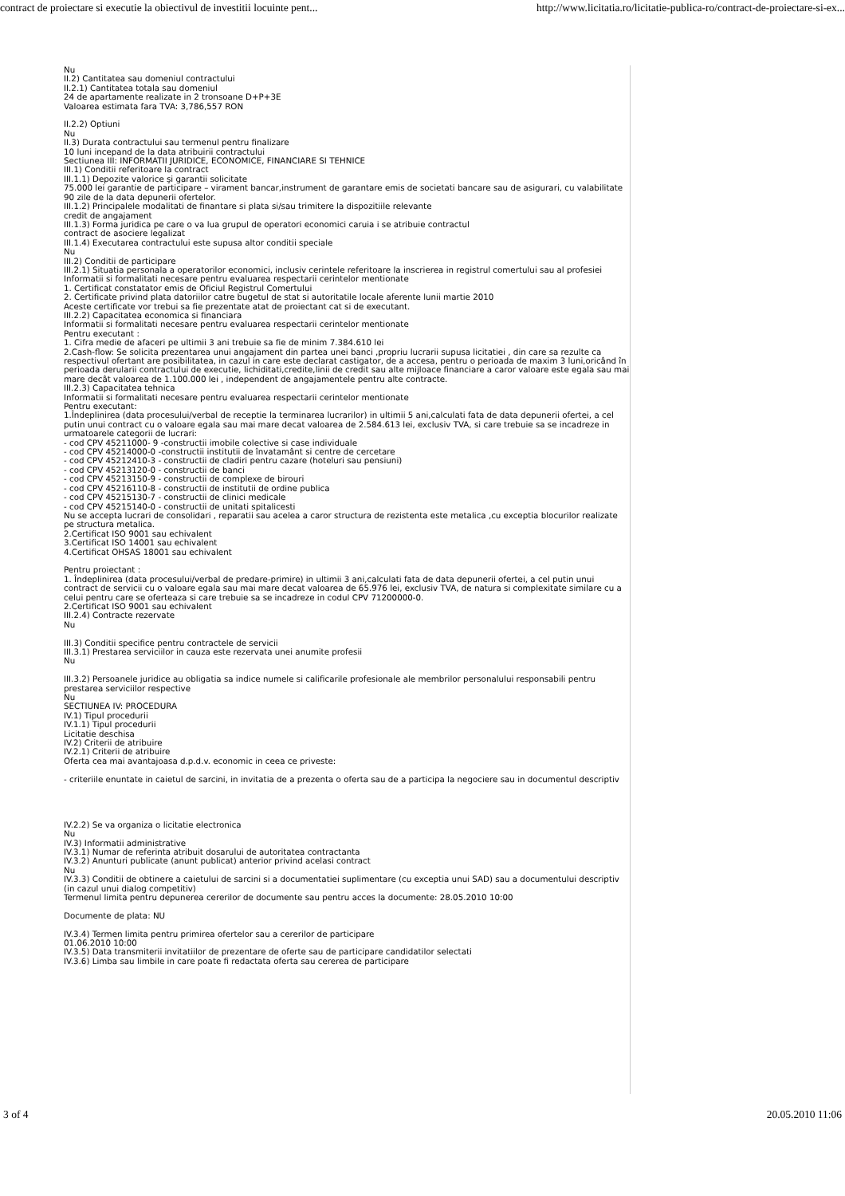contract de proiectare si executie la obiectivul de investitii locuinte pent... http://www.licitatia.ro/licitatie-publica-ro/contract-de-proiectare-si-ex...
Nu
II.2) Cantitatea sau domeniul contractului
II.2.1) Cantitatea totala sau domeniul
24 de apartamente realizate in 2 tronsoane D+P+3E
Valoarea estimata fara TVA: 3,786,557 RON
II.2.2) Optiuni
Nu
II.3) Durata contractului sau termenul pentru finalizare
10 luni incepand de la data atribuirii contractului
Sectiunea III: INFORMATII JURIDICE, ECONOMICE, FINANCIARE SI TEHNICE
III.1) Conditii referitoare la contract
III.1.1) Depozite valorice şi garantii solicitate
75.000 lei garantie de participare – virament bancar,instrument de garantare emis de societati bancare sau de asigurari, cu valabilitate 90 zile de la data depunerii ofertelor.
III.1.2) Principalele modalitati de finantare si plata si/sau trimitere la dispozitiile relevante
credit de angajament
III.1.3) Forma juridica pe care o va lua grupul de operatori economici caruia i se atribuie contractul
contract de asociere legalizat
III.1.4) Executarea contractului este supusa altor conditii speciale
Nu
III.2) Conditii de participare
III.2.1) Situatia personala a operatorilor economici, inclusiv cerintele referitoare la inscrierea in registrul comertului sau al profesiei
Informatii si formalitati necesare pentru evaluarea respectarii cerintelor mentionate
1. Certificat constatator emis de Oficiul Registrul Comertului
2. Certificate privind plata datoriilor catre bugetul de stat si autoritatile locale aferente lunii martie 2010
Aceste certificate vor trebui sa fie prezentate atat de proiectant cat si de executant.
III.2.2) Capacitatea economica si financiara
Informatii si formalitati necesare pentru evaluarea respectarii cerintelor mentionate
Pentru executant :
1. Cifra medie de afaceri pe ultimii 3 ani trebuie sa fie de minim 7.384.610 lei
2.Cash-flow: Se solicita prezentarea unui angajament din partea unei banci ,propriu lucrarii supusa licitatiei , din care sa rezulte ca respectivul ofertant are posibilitatea, in cazul in care este declarat castigator, de a accesa, pentru o perioada de maxim 3 luni,oricând în perioada derularii contractului de executie, lichiditati,credite,linii de credit sau alte mijloace financiare a caror valoare este egala sau mai mare decât valoarea de 1.100.000 lei , independent de angajamentele pentru alte contracte.
III.2.3) Capacitatea tehnica
Informatii si formalitati necesare pentru evaluarea respectarii cerintelor mentionate
Pentru executant:
1.Îndeplinirea (data procesului/verbal de receptie la terminarea lucrarilor) in ultimii 5 ani,calculati fata de data depunerii ofertei, a cel putin unui contract cu o valoare egala sau mai mare decat valoarea de 2.584.613 lei, exclusiv TVA, si care trebuie sa se incadreze in urmatoarele categorii de lucrari:
- cod CPV 45211000- 9 -constructii imobile colective si case individuale
- cod CPV 45214000-0 -constructii institutii de învatamânt si centre de cercetare
- cod CPV 45212410-3 - constructii de cladiri pentru cazare (hoteluri sau pensiuni)
- cod CPV 45213120-0 - constructii de banci
- cod CPV 45213150-9 - constructii de complexe de birouri
- cod CPV 45216110-8 - constructii de institutii de ordine publica
- cod CPV 45215130-7 - constructii de clinici medicale
- cod CPV 45215140-0 - constructii de unitati spitalicesti
Nu se accepta lucrari de consolidari , reparatii sau acelea a caror structura de rezistenta este metalica ,cu exceptia blocurilor realizate pe structura metalica.
2.Certificat ISO 9001 sau echivalent
3.Certificat ISO 14001 sau echivalent
4.Certificat OHSAS 18001 sau echivalent
Pentru proiectant :
1. Îndeplinirea (data procesului/verbal de predare-primire) in ultimii 3 ani,calculati fata de data depunerii ofertei, a cel putin unui contract de servicii cu o valoare egala sau mai mare decat valoarea de 65.976 lei, exclusiv TVA, de natura si complexitate similare cu a celui pentru care se oferteaza si care trebuie sa se incadreze in codul CPV 71200000-0.
2.Certificat ISO 9001 sau echivalent
III.2.4) Contracte rezervate
Nu
III.3) Conditii specifice pentru contractele de servicii
III.3.1) Prestarea serviciilor in cauza este rezervata unei anumite profesii
Nu
III.3.2) Persoanele juridice au obligatia sa indice numele si calificarile profesionale ale membrilor personalului responsabili pentru prestarea serviciilor respective
Nu
SECTIUNEA IV: PROCEDURA
IV.1) Tipul procedurii
IV.1.1) Tipul procedurii
Licitatie deschisa
IV.2) Criterii de atribuire
IV.2.1) Criterii de atribuire
Oferta cea mai avantajoasa d.p.d.v. economic in ceea ce priveste:
- criteriile enuntate in caietul de sarcini, in invitatia de a prezenta o oferta sau de a participa la negociere sau in documentul descriptiv
IV.2.2) Se va organiza o licitatie electronica
Nu
IV.3) Informatii administrative
IV.3.1) Numar de referinta atribuit dosarului de autoritatea contractanta
IV.3.2) Anunturi publicate (anunt publicat) anterior privind acelasi contract
Nu
IV.3.3) Conditii de obtinere a caietului de sarcini si a documentatiei suplimentare (cu exceptia unui SAD) sau a documentului descriptiv (in cazul unui dialog competitiv)
Termenul limita pentru depunerea cererilor de documente sau pentru acces la documente: 28.05.2010 10:00
Documente de plata: NU
IV.3.4) Termen limita pentru primirea ofertelor sau a cererilor de participare
01.06.2010 10:00
IV.3.5) Data transmiterii invitatiilor de prezentare de oferte sau de participare candidatilor selectati
IV.3.6) Limba sau limbile in care poate fi redactata oferta sau cererea de participare
3 of 4 20.05.2010 11:06